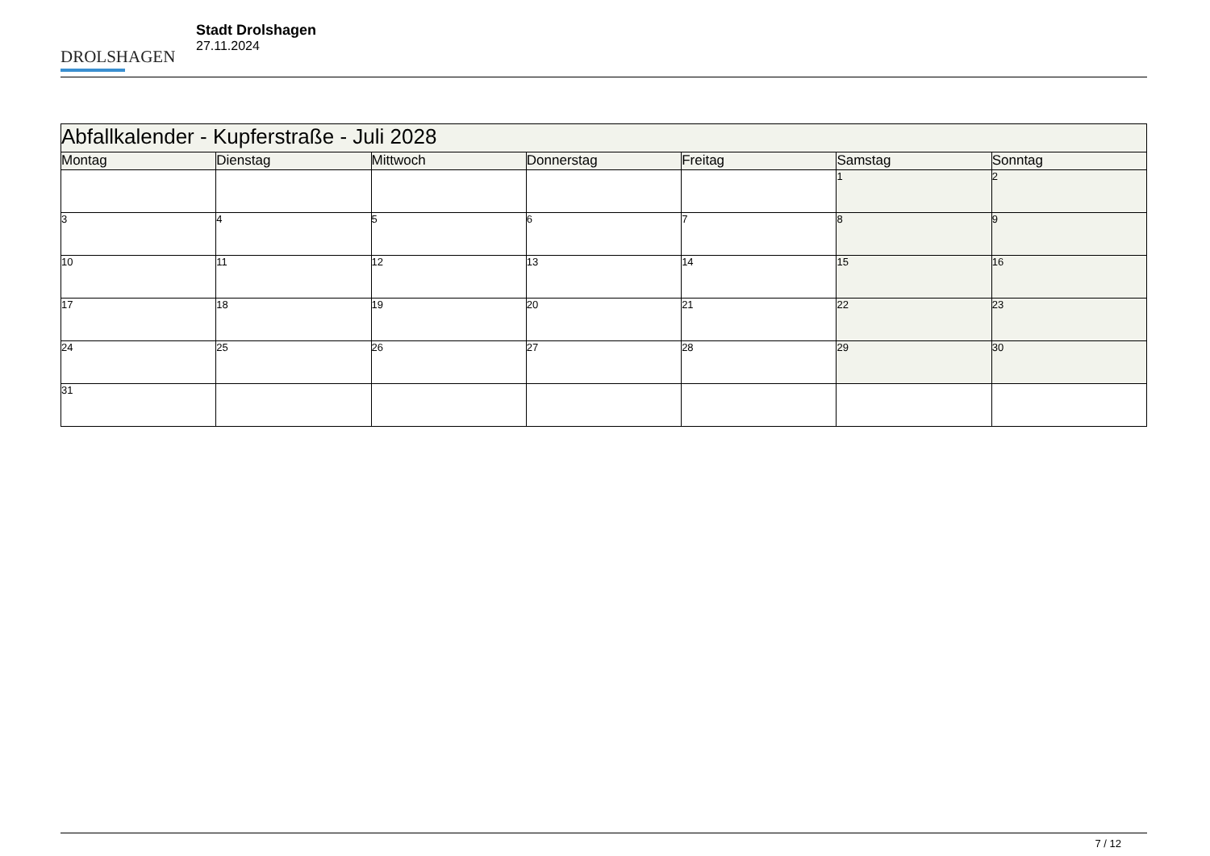DROLSHAGEN
Stadt Drolshagen
27.11.2024
| Abfallkalender - Kupferstraße - Juli 2028 | | | | | | |
| Montag | Dienstag | Mittwoch | Donnerstag | Freitag | Samstag | Sonntag |
| | | | | | 1 | 2 |
| 3 | 4 | 5 | 6 | 7 | 8 | 9 |
| 10 | 11 | 12 | 13 | 14 | 15 | 16 |
| 17 | 18 | 19 | 20 | 21 | 22 | 23 |
| 24 | 25 | 26 | 27 | 28 | 29 | 30 |
| 31 | | | | | | |
7 / 12